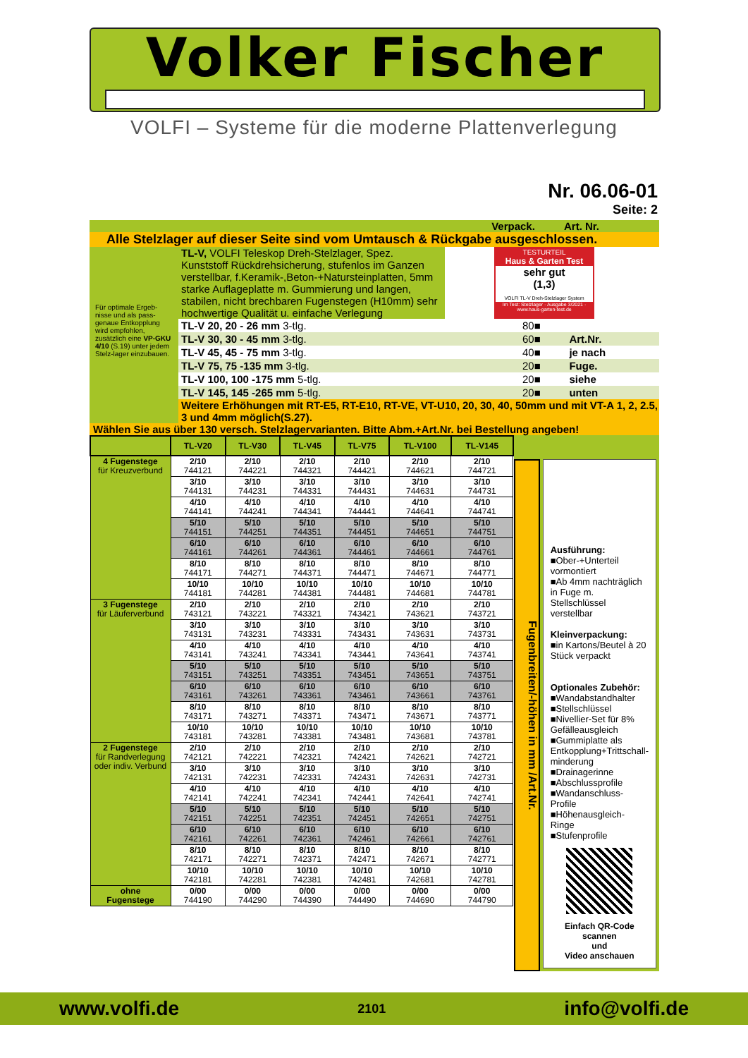Volker Fischer
VOLFI – Systeme für die moderne Plattenverlegung
Nr. 06.06-01
Seite: 2
Verpack. Art. Nr.
Alle Stelzlager auf dieser Seite sind vom Umtausch & Rückgabe ausgeschlossen.
Für optimale Ergeb-nisse und als pass-genaue Entkopplung wird empfohlen, zusätzlich eine VP-GKU 4/10 (S.19) unter jedem Stelz-lager einzubauen.
TL-V, VOLFI Teleskop Dreh-Stelzlager, Spez. Kunststoff Rückdrehsicherung, stufenlos im Ganzen verstellbar, f.Keramik-,Beton-+Natursteinplatten, 5mm starke Auflageplatte m. Gummierung und langen, stabilen, nicht brechbaren Fugenstegen (H10mm) sehr hochwertige Qualität u. einfache Verlegung
TESTURTEIL
Haus & Garten Test
sehr gut
(1,3)
VOLFI TL-V Dreh-Stelzlager System
Im Test: Stelzlager · Ausgabe 3/2021 · www.haus-garten-test.de
| TL-V 20, 20 - 26 mm 3-tlg. | 80■ | |
| TL-V 30, 30 - 45 mm 3-tlg. | 60■ | Art.Nr. |
| TL-V 45, 45 - 75 mm 3-tlg. | 40■ | je nach |
| TL-V 75, 75 -135 mm 3-tlg. | 20■ | Fuge. |
| TL-V 100, 100 -175 mm 5-tlg. | 20■ | siehe |
| TL-V 145, 145 -265 mm 5-tlg. | 20■ | unten |
Weitere Erhöhungen mit RT-E5, RT-E10, RT-VE, VT-U10, 20, 30, 40, 50mm und mit VT-A 1, 2, 2.5, 3 und 4mm möglich(S.27).
Wählen Sie aus über 130 versch. Stelzlagervarianten. Bitte Abm.+Art.Nr. bei Bestellung angeben!
| | TL-V20 | TL-V30 | TL-V45 | TL-V75 | TL-V100 | TL-V145 |
| --- | --- | --- | --- | --- | --- | --- |
| 4 Fugenstege für Kreuzverbund | 2/10 744121 | 2/10 744221 | 2/10 744321 | 2/10 744421 | 2/10 744621 | 2/10 744721 |
| | 3/10 744131 | 3/10 744231 | 3/10 744331 | 3/10 744431 | 3/10 744631 | 3/10 744731 |
| | 4/10 744141 | 4/10 744241 | 4/10 744341 | 4/10 744441 | 4/10 744641 | 4/10 744741 |
| | 5/10 744151 | 5/10 744251 | 5/10 744351 | 5/10 744451 | 5/10 744651 | 5/10 744751 |
| | 6/10 744161 | 6/10 744261 | 6/10 744361 | 6/10 744461 | 6/10 744661 | 6/10 744761 |
| | 8/10 744171 | 8/10 744271 | 8/10 744371 | 8/10 744471 | 8/10 744671 | 8/10 744771 |
| | 10/10 744181 | 10/10 744281 | 10/10 744381 | 10/10 744481 | 10/10 744681 | 10/10 744781 |
| 3 Fugenstege für Läuferverbund | 2/10 743121 | 2/10 743221 | 2/10 743321 | 2/10 743421 | 2/10 743621 | 2/10 743721 |
| | 3/10 743131 | 3/10 743231 | 3/10 743331 | 3/10 743431 | 3/10 743631 | 3/10 743731 |
| | 4/10 743141 | 4/10 743241 | 4/10 743341 | 4/10 743441 | 4/10 743641 | 4/10 743741 |
| | 5/10 743151 | 5/10 743251 | 5/10 743351 | 5/10 743451 | 5/10 743651 | 5/10 743751 |
| | 6/10 743161 | 6/10 743261 | 6/10 743361 | 6/10 743461 | 6/10 743661 | 6/10 743761 |
| | 8/10 743171 | 8/10 743271 | 8/10 743371 | 8/10 743471 | 8/10 743671 | 8/10 743771 |
| | 10/10 743181 | 10/10 743281 | 10/10 743381 | 10/10 743481 | 10/10 743681 | 10/10 743781 |
| 2 Fugenstege für Randverlegung oder indiv. Verbund | 2/10 742121 | 2/10 742221 | 2/10 742321 | 2/10 742421 | 2/10 742621 | 2/10 742721 |
| | 3/10 742131 | 3/10 742231 | 3/10 742331 | 3/10 742431 | 3/10 742631 | 3/10 742731 |
| | 4/10 742141 | 4/10 742241 | 4/10 742341 | 4/10 742441 | 4/10 742641 | 4/10 742741 |
| | 5/10 742151 | 5/10 742251 | 5/10 742351 | 5/10 742451 | 5/10 742651 | 5/10 742751 |
| | 6/10 742161 | 6/10 742261 | 6/10 742361 | 6/10 742461 | 6/10 742661 | 6/10 742761 |
| | 8/10 742171 | 8/10 742271 | 8/10 742371 | 8/10 742471 | 8/10 742671 | 8/10 742771 |
| | 10/10 742181 | 10/10 742281 | 10/10 742381 | 10/10 742481 | 10/10 742681 | 10/10 742781 |
| ohne Fugenstege | 0/00 744190 | 0/00 744290 | 0/00 744390 | 0/00 744490 | 0/00 744690 | 0/00 744790 |
Fugenbreiten/-höhen in mm /Art.Nr.
Ausführung:
■Ober-+Unterteil vormontiert
■Ab 4mm nachträglich in Fuge m. Stellschlüssel verstellbar
Kleinverpackung:
■in Kartons/Beutel à 20 Stück verpackt
Optionales Zubehör:
■Wandabstandhalter
■Stellschlüssel
■Nivellier-Set für 8% Gefälleausgleich
■Gummiplatte als Entkopplung+Trittschall-minderung
■Drainagerinne
■Abschlussprofile
■Wandanschluss-Profile
■Höhenausgleich-Ringe
■Stufenprofile
Einfach QR-Code scannen
und
Video anschauen
www.volfi.de 2101 info@volfi.de